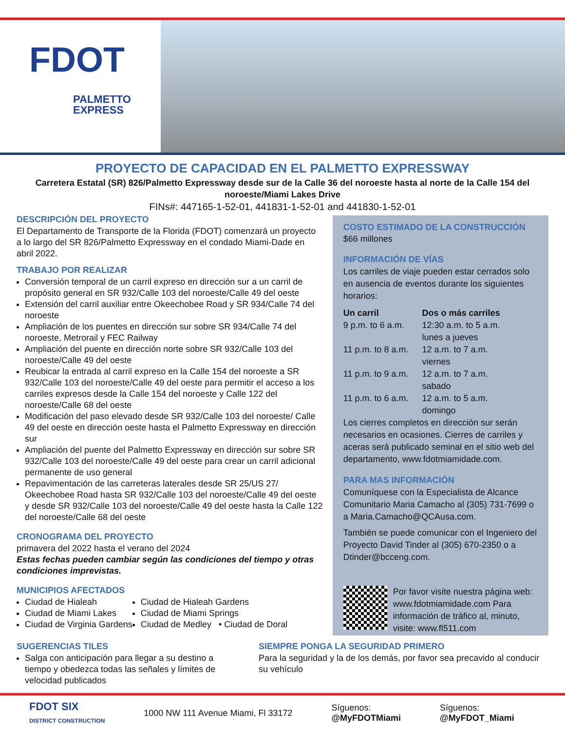FDOT
PALMETTO
EXPRESS
PROYECTO DE CAPACIDAD EN EL PALMETTO EXPRESSWAY
Carretera Estatal (SR) 826/Palmetto Expressway desde sur de la Calle 36 del noroeste hasta al norte de la Calle 154 del noroeste/Miami Lakes Drive
FINs#: 447165-1-52-01, 441831-1-52-01 and 441830-1-52-01
DESCRIPCIÓN DEL PROYECTO
El Departamento de Transporte de la Florida (FDOT) comenzará un proyecto a lo largo del SR 826/Palmetto Expressway en el condado Miami-Dade en abril 2022.
TRABAJO POR REALIZAR
Conversión temporal de un carril expreso en dirección sur a un carril de propósito general en SR 932/Calle 103 del noroeste/Calle 49 del oeste
Extensión del carril auxiliar entre Okeechobee Road y SR 934/Calle 74 del noroeste
Ampliación de los puentes en dirección sur sobre SR 934/Calle 74 del noroeste, Metrorail y FEC Railway
Ampliación del puente en dirección norte sobre SR 932/Calle 103 del noroeste/Calle 49 del oeste
Reubicar la entrada al carril expreso en la Calle 154 del noroeste a SR 932/Calle 103 del noroeste/Calle 49 del oeste para permitir el acceso a los carriles expresos desde la Calle 154 del noroeste y Calle 122 del noroeste/Calle 68 del oeste
Modificación del paso elevado desde SR 932/Calle 103 del noroeste/ Calle 49 del oeste en dirección oeste hasta el Palmetto Expressway en dirección sur
Ampliación del puente del Palmetto Expressway en dirección sur sobre SR 932/Calle 103 del noroeste/Calle 49 del oeste para crear un carril adicional permanente de uso general
Repavimentación de las carreteras laterales desde SR 25/US 27/ Okeechobee Road hasta SR 932/Calle 103 del noroeste/Calle 49 del oeste y desde SR 932/Calle 103 del noroeste/Calle 49 del oeste hasta la Calle 122 del noroeste/Calle 68 del oeste
CRONOGRAMA DEL PROYECTO
primavera del 2022 hasta el verano del 2024
Estas fechas pueden cambiar según las condiciones del tiempo y otras condiciones imprevistas.
MUNICIPIOS AFECTADOS
Ciudad de Hialeah
Ciudad de Miami Lakes
Ciudad de Virginia Gardens
Ciudad de Hialeah Gardens
Ciudad de Miami Springs
Ciudad de Medley • Ciudad de Doral
COSTO ESTIMADO DE LA CONSTRUCCIÓN
$66 millones
INFORMACIÓN DE VÍAS
Los carriles de viaje pueden estar cerrados solo en ausencia de eventos durante los siguientes horarios:
| Un carril | Dos o más carriles |
| --- | --- |
| 9 p.m. to 6 a.m. | 12:30 a.m. to 5 a.m. lunes a jueves |
| 11 p.m. to 8 a.m. | 12 a.m. to 7 a.m. viernes |
| 11 p.m. to 9 a.m. | 12 a.m. to 7 a.m. sabado |
| 11 p.m. to 6 a.m. | 12 a.m. to 5 a.m. domingo |
Los cierres completos en dirección sur serán necesarios en ocasiones. Cierres de carriles y aceras será publicado seminal en el sitio web del departamento, www.fdotmiamidade.com.
PARA MAS INFORMACIÓN
Comuníquese con la Especialista de Alcance Comunitario Maria Camacho al (305) 731-7699 o a Maria.Camacho@QCAusa.com.
También se puede comunicar con el Ingeniero del Proyecto David Tinder al (305) 670-2350 o a Dtinder@bcceng.com.
Por favor visite nuestra página web: www.fdotmiamidade.com Para información de tráfico al, minuto, visite: www.fl511.com
SUGERENCIAS TILES
Salga con anticipación para llegar a su destino a tiempo y obedezca todas las señales y límites de velocidad publicados
SIEMPRE PONGA LA SEGURIDAD PRIMERO
Para la seguridad y la de los demás, por favor sea precavido al conducir su vehículo
FDOT SIX
DISTRICT CONSTRUCTION
1000 NW 111 Avenue Miami, Fl 33172
Síguenos:
@MyFDOTMiami
Síguenos:
@MyFDOT_Miami